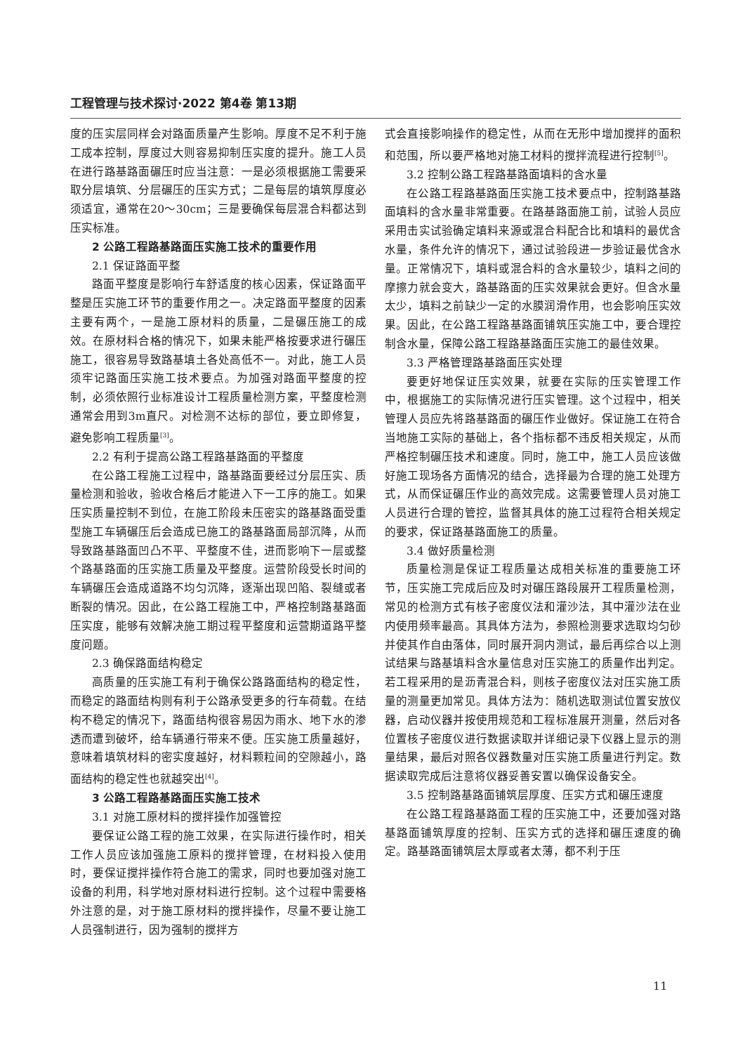工程管理与技术探讨·2022 第4卷 第13期
度的压实层同样会对路面质量产生影响。厚度不足不利于施工成本控制，厚度过大则容易抑制压实度的提升。施工人员在进行路基路面碾压时应当注意：一是必须根据施工需要采取分层填筑、分层碾压的压实方式；二是每层的填筑厚度必须适宜，通常在20～30cm；三是要确保每层混合料都达到压实标准。
2 公路工程路基路面压实施工技术的重要作用
2.1 保证路面平整
路面平整度是影响行车舒适度的核心因素，保证路面平整是压实施工环节的重要作用之一。决定路面平整度的因素主要有两个，一是施工原材料的质量，二是碾压施工的成效。在原材料合格的情况下，如果未能严格按要求进行碾压施工，很容易导致路基填土各处高低不一。对此，施工人员须牢记路面压实施工技术要点。为加强对路面平整度的控制，必须依照行业标准设计工程质量检测方案，平整度检测通常会用到3m直尺。对检测不达标的部位，要立即修复，避免影响工程质量<sup>[3]</sup>。
2.2 有利于提高公路工程路基路面的平整度
在公路工程施工过程中，路基路面要经过分层压实、质量检测和验收，验收合格后才能进入下一工序的施工。如果压实质量控制不到位，在施工阶段未压密实的路基路面受重型施工车辆碾压后会造成已施工的路基路面局部沉降，从而导致路基路面凹凸不平、平整度不佳，进而影响下一层或整个路基路面的压实施工质量及平整度。运营阶段受长时间的车辆碾压会造成道路不均匀沉降，逐渐出现凹陷、裂缝或者断裂的情况。因此，在公路工程施工中，严格控制路基路面压实度，能够有效解决施工期过程平整度和运营期道路平整度问题。
2.3 确保路面结构稳定
高质量的压实施工有利于确保公路路面结构的稳定性，而稳定的路面结构则有利于公路承受更多的行车荷载。在结构不稳定的情况下，路面结构很容易因为雨水、地下水的渗透而遭到破坏，给车辆通行带来不便。压实施工质量越好，意味着填筑材料的密实度越好，材料颗粒间的空隙越小，路面结构的稳定性也就越突出<sup>[4]</sup>。
3 公路工程路基路面压实施工技术
3.1 对施工原材料的搅拌操作加强管控
要保证公路工程的施工效果，在实际进行操作时，相关工作人员应该加强施工原料的搅拌管理，在材料投入使用时，要保证搅拌操作符合施工的需求，同时也要加强对施工设备的利用，科学地对原材料进行控制。这个过程中需要格外注意的是，对于施工原材料的搅拌操作，尽量不要让施工人员强制进行，因为强制的搅拌方
式会直接影响操作的稳定性，从而在无形中增加搅拌的面积和范围，所以要严格地对施工材料的搅拌流程进行控制<sup>[5]</sup>。
3.2 控制公路工程路基路面填料的含水量
在公路工程路基路面压实施工技术要点中，控制路基路面填料的含水量非常重要。在路基路面施工前，试验人员应采用击实试验确定填料来源或混合料配合比和填料的最优含水量，条件允许的情况下，通过试验段进一步验证最优含水量。正常情况下，填料或混合料的含水量较少，填料之间的摩擦力就会变大，路基路面的压实效果就会更好。但含水量太少，填料之前缺少一定的水膜润滑作用，也会影响压实效果。因此，在公路工程路基路面铺筑压实施工中，要合理控制含水量，保障公路工程路基路面压实施工的最佳效果。
3.3 严格管理路基路面压实处理
要更好地保证压实效果，就要在实际的压实管理工作中，根据施工的实际情况进行压实管理。这个过程中，相关管理人员应先将路基路面的碾压作业做好。保证施工在符合当地施工实际的基础上，各个指标都不违反相关规定，从而严格控制碾压技术和速度。同时，施工中，施工人员应该做好施工现场各方面情况的结合，选择最为合理的施工处理方式，从而保证碾压作业的高效完成。这需要管理人员对施工人员进行合理的管控，监督其具体的施工过程符合相关规定的要求，保证路基路面施工的质量。
3.4 做好质量检测
质量检测是保证工程质量达成相关标准的重要施工环节，压实施工完成后应及时对碾压路段展开工程质量检测，常见的检测方式有核子密度仪法和灌沙法，其中灌沙法在业内使用频率最高。其具体方法为，参照检测要求选取均匀砂并使其作自由落体，同时展开洞内测试，最后再综合以上测试结果与路基填料含水量信息对压实施工的质量作出判定。若工程采用的是沥青混合料，则核子密度仪法对压实施工质量的测量更加常见。具体方法为：随机选取测试位置安放仪器，启动仪器并按使用规范和工程标准展开测量，然后对各位置核子密度仪进行数据读取并详细记录下仪器上显示的测量结果，最后对照各仪器数量对压实施工质量进行判定。数据读取完成后注意将仪器妥善安置以确保设备安全。
3.5 控制路基路面铺筑层厚度、压实方式和碾压速度
在公路工程路基路面工程的压实施工中，还要加强对路基路面铺筑厚度的控制、压实方式的选择和碾压速度的确定。路基路面铺筑层太厚或者太薄，都不利于压
11